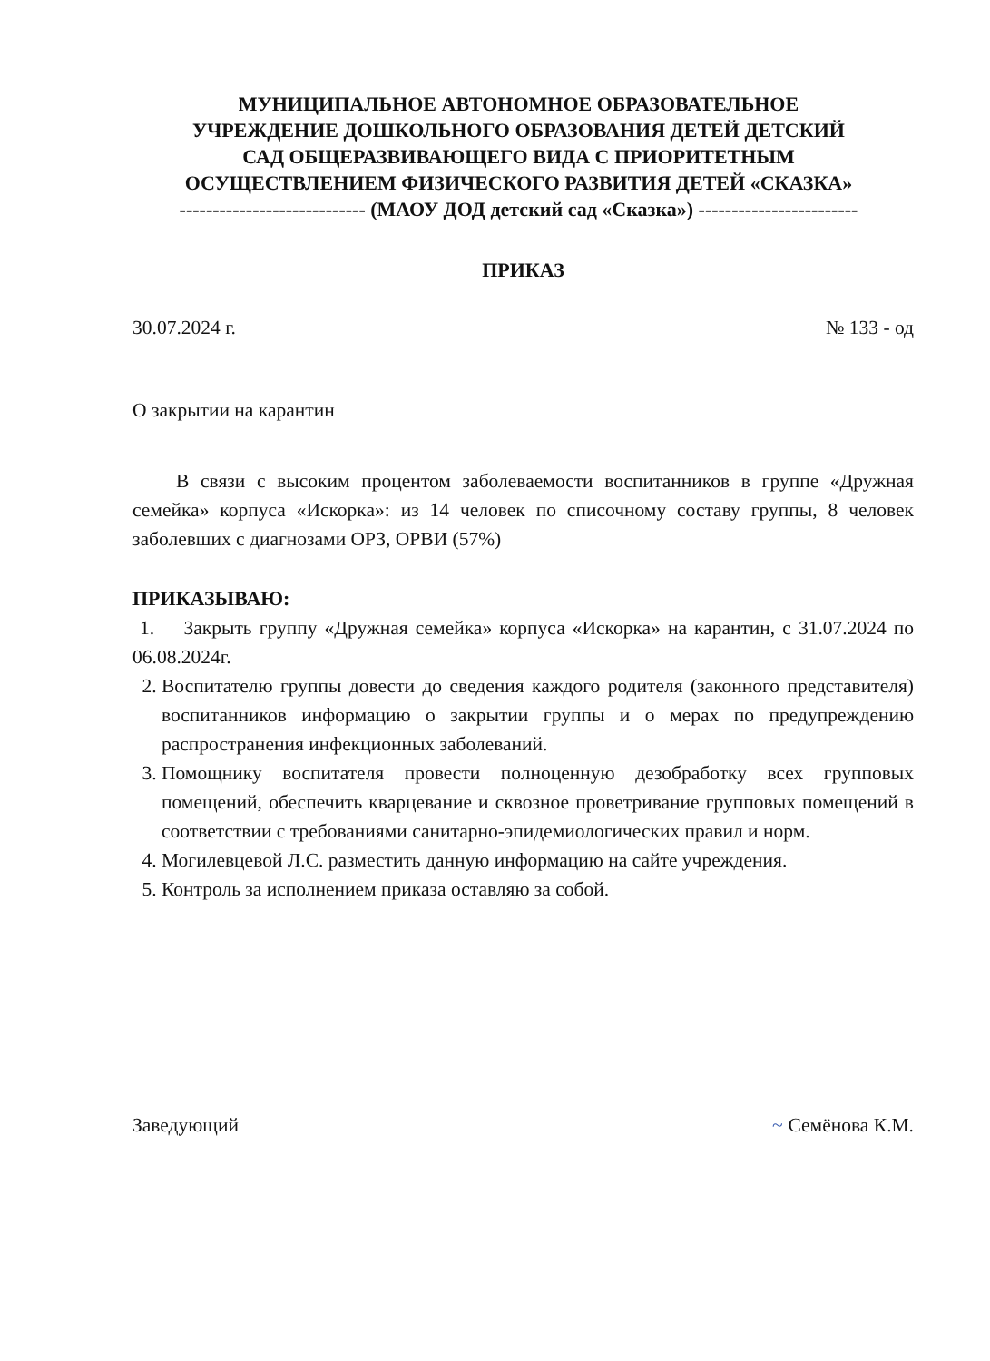МУНИЦИПАЛЬНОЕ АВТОНОМНОЕ ОБРАЗОВАТЕЛЬНОЕ
УЧРЕЖДЕНИЕ ДОШКОЛЬНОГО ОБРАЗОВАНИЯ ДЕТЕЙ ДЕТСКИЙ
САД ОБЩЕРАЗВИВАЮЩЕГО ВИДА С ПРИОРИТЕТНЫМ
ОСУЩЕСТВЛЕНИЕМ ФИЗИЧЕСКОГО РАЗВИТИЯ ДЕТЕЙ «СКАЗКА»
---------------------------- (МАОУ ДОД детский сад «Сказка») ------------------------
ПРИКАЗ
30.07.2024 г. № 133 - од
О закрытии на карантин
В связи с высоким процентом заболеваемости воспитанников в группе «Дружная семейка» корпуса «Искорка»: из 14 человек по списочному составу группы, 8 человек заболевших с диагнозами ОРЗ, ОРВИ (57%)
ПРИКАЗЫВАЮ:
1. Закрыть группу «Дружная семейка» корпуса «Искорка» на карантин, с 31.07.2024 по 06.08.2024г.
2. Воспитателю группы довести до сведения каждого родителя (законного представителя) воспитанников информацию о закрытии группы и о мерах по предупреждению распространения инфекционных заболеваний.
3. Помощнику воспитателя провести полноценную дезобработку всех групповых помещений, обеспечить кварцевание и сквозное проветривание групповых помещений в соответствии с требованиями санитарно-эпидемиологических правил и норм.
4. Могилевцевой Л.С. разместить данную информацию на сайте учреждения.
5. Контроль за исполнением приказа оставляю за собой.
Заведующий ~ Семёнова К.М.